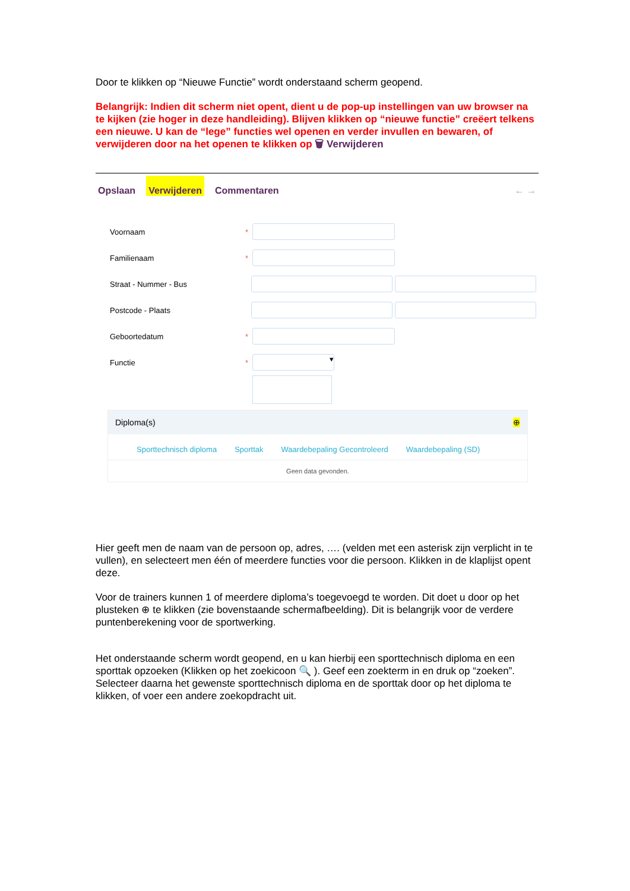Door te klikken op “Nieuwe Functie” wordt onderstaand scherm geopend.
Belangrijk: Indien dit scherm niet opent, dient u de pop-up instellingen van uw browser na te kijken (zie hoger in deze handleiding). Blijven klikken op “nieuwe functie” creëert telkens een nieuwe. U kan de “lege” functies wel openen en verder invullen en bewaren, of verwijderen door na het openen te klikken op 🗑 Verwijderen
Opslaan Verwijderen Commentaren ← →
Voornaam *
Familienaam *
Straat - Nummer - Bus
Postcode - Plaats
Geboortedatum *
Functie *
▾
Diploma(s) ⊕
Sporttechnisch diploma Sporttak Waardebepaling Gecontroleerd Waardebepaling (SD)
Geen data gevonden.
Hier geeft men de naam van de persoon op, adres, …. (velden met een asterisk zijn verplicht in te vullen), en selecteert men één of meerdere functies voor die persoon. Klikken in de klaplijst opent deze.
Voor de trainers kunnen 1 of meerdere diploma’s toegevoegd te worden. Dit doet u door op het plusteken ⊕ te klikken (zie bovenstaande schermafbeelding). Dit is belangrijk voor de verdere puntenberekening voor de sportwerking.
Het onderstaande scherm wordt geopend, en u kan hierbij een sporttechnisch diploma en een sporttak opzoeken (Klikken op het zoekicoon 🔍 ). Geef een zoekterm in en druk op “zoeken”. Selecteer daarna het gewenste sporttechnisch diploma en de sporttak door op het diploma te klikken, of voer een andere zoekopdracht uit.